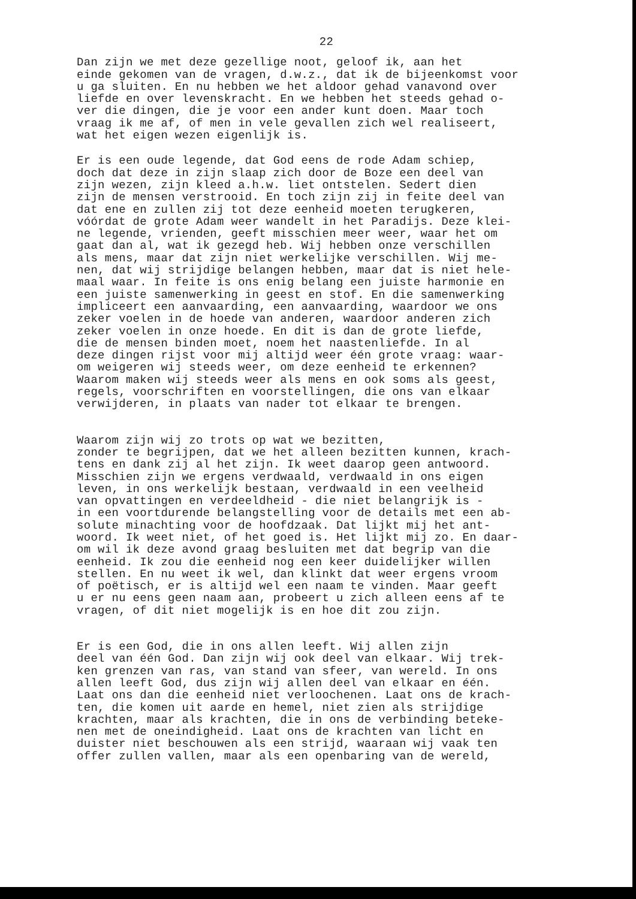22
Dan zijn we met deze gezellige noot, geloof ik, aan het einde gekomen van de vragen, d.w.z., dat ik de bijeenkomst voor u ga sluiten. En nu hebben we het aldoor gehad vanavond over liefde en over levenskracht. En we hebben het steeds gehad o- ver die dingen, die je voor een ander kunt doen. Maar toch vraag ik me af, of men in vele gevallen zich wel realiseert, wat het eigen wezen eigenlijk is.
Er is een oude legende, dat God eens de rode Adam schiep, doch dat deze in zijn slaap zich door de Boze een deel van zijn wezen, zijn kleed a.h.w. liet ontstelen. Sedert dien zijn de mensen verstrooid. En toch zijn zij in feite deel van dat ene en zullen zij tot deze eenheid moeten terugkeren, vóórdat de grote Adam weer wandelt in het Paradijs. Deze klei- ne legende, vrienden, geeft misschien meer weer, waar het om gaat dan al, wat ik gezegd heb. Wij hebben onze verschillen als mens, maar dat zijn niet werkelijke verschillen. Wij me- nen, dat wij strijdige belangen hebben, maar dat is niet hele- maal waar. In feite is ons enig belang een juiste harmonie en een juiste samenwerking in geest en stof. En die samenwerking impliceert een aanvaarding, een aanvaarding, waardoor we ons zeker voelen in de hoede van anderen, waardoor anderen zich zeker voelen in onze hoede. En dit is dan de grote liefde, die de mensen binden moet, noem het naastenliefde. In al deze dingen rijst voor mij altijd weer één grote vraag: waar- om weigeren wij steeds weer, om deze eenheid te erkennen? Waarom maken wij steeds weer als mens en ook soms als geest, regels, voorschriften en voorstellingen, die ons van elkaar verwijderen, in plaats van nader tot elkaar te brengen.
Waarom zijn wij zo trots op wat we bezitten, zonder te begrijpen, dat we het alleen bezitten kunnen, krach- tens en dank zij al het zijn. Ik weet daarop geen antwoord. Misschien zijn we ergens verdwaald, verdwaald in ons eigen leven, in ons werkelijk bestaan, verdwaald in een veelheid van opvattingen en verdeeldheid - die niet belangrijk is - in een voortdurende belangstelling voor de details met een ab- solute minachting voor de hoofdzaak. Dat lijkt mij het ant- woord. Ik weet niet, of het goed is. Het lijkt mij zo. En daar- om wil ik deze avond graag besluiten met dat begrip van die eenheid. Ik zou die eenheid nog een keer duidelijker willen stellen. En nu weet ik wel, dan klinkt dat weer ergens vroom of poëtisch, er is altijd wel een naam te vinden. Maar geeft u er nu eens geen naam aan, probeert u zich alleen eens af te vragen, of dit niet mogelijk is en hoe dit zou zijn.
Er is een God, die in ons allen leeft. Wij allen zijn deel van één God. Dan zijn wij ook deel van elkaar. Wij trek- ken grenzen van ras, van stand van sfeer, van wereld. In ons allen leeft God, dus zijn wij allen deel van elkaar en één. Laat ons dan die eenheid niet verloochenen. Laat ons de krach- ten, die komen uit aarde en hemel, niet zien als strijdige krachten, maar als krachten, die in ons de verbinding beteke- nen met de oneindigheid. Laat ons de krachten van licht en duister niet beschouwen als een strijd, waaraan wij vaak ten offer zullen vallen, maar als een openbaring van de wereld,